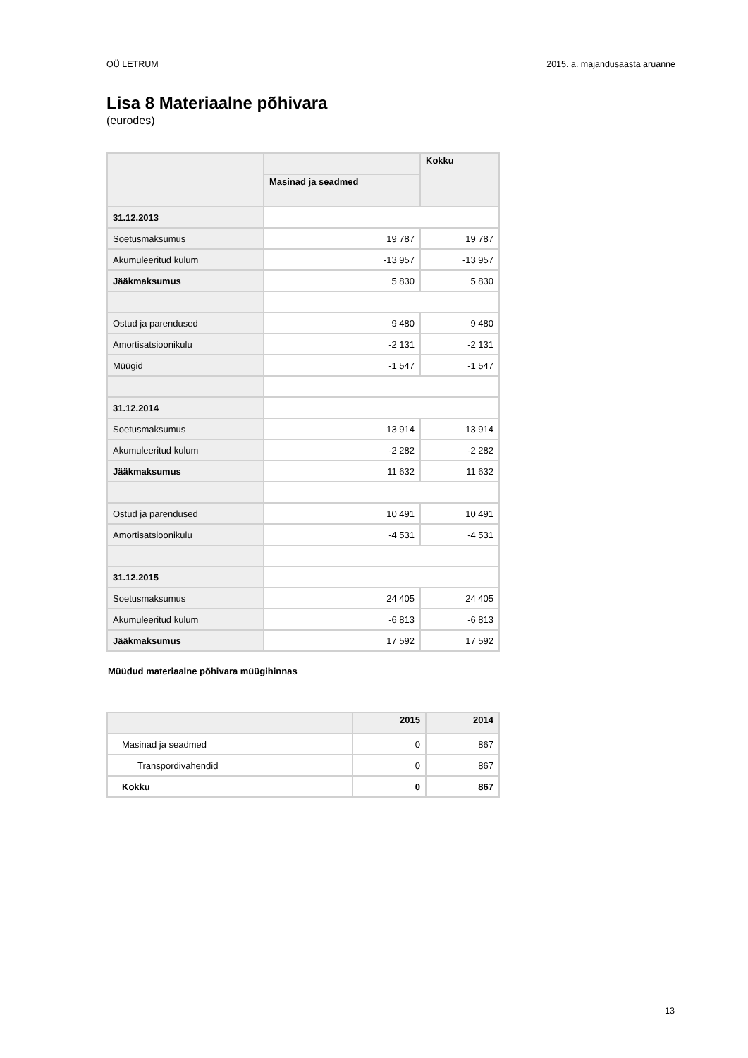OÜ LETRUM 2015. a. majandusaasta aruanne
Lisa 8 Materiaalne põhivara
(eurodes)
| | | Kokku |
| --- | --- | --- |
| | Masinad ja seadmed | |
| 31.12.2013 | | |
| Soetusmaksumus | 19 787 | 19 787 |
| Akumuleeritud kulum | -13 957 | -13 957 |
| Jääkmaksumus | 5 830 | 5 830 |
| Ostud ja parendused | 9 480 | 9 480 |
| Amortisatsioonikulu | -2 131 | -2 131 |
| Müügid | -1 547 | -1 547 |
| 31.12.2014 | | |
| Soetusmaksumus | 13 914 | 13 914 |
| Akumuleeritud kulum | -2 282 | -2 282 |
| Jääkmaksumus | 11 632 | 11 632 |
| Ostud ja parendused | 10 491 | 10 491 |
| Amortisatsioonikulu | -4 531 | -4 531 |
| 31.12.2015 | | |
| Soetusmaksumus | 24 405 | 24 405 |
| Akumuleeritud kulum | -6 813 | -6 813 |
| Jääkmaksumus | 17 592 | 17 592 |
Müüdud materiaalne põhivara müügihinnas
| | 2015 | 2014 |
| --- | --- | --- |
| Masinad ja seadmed | 0 | 867 |
| Transpordivahendid | 0 | 867 |
| Kokku | 0 | 867 |
13